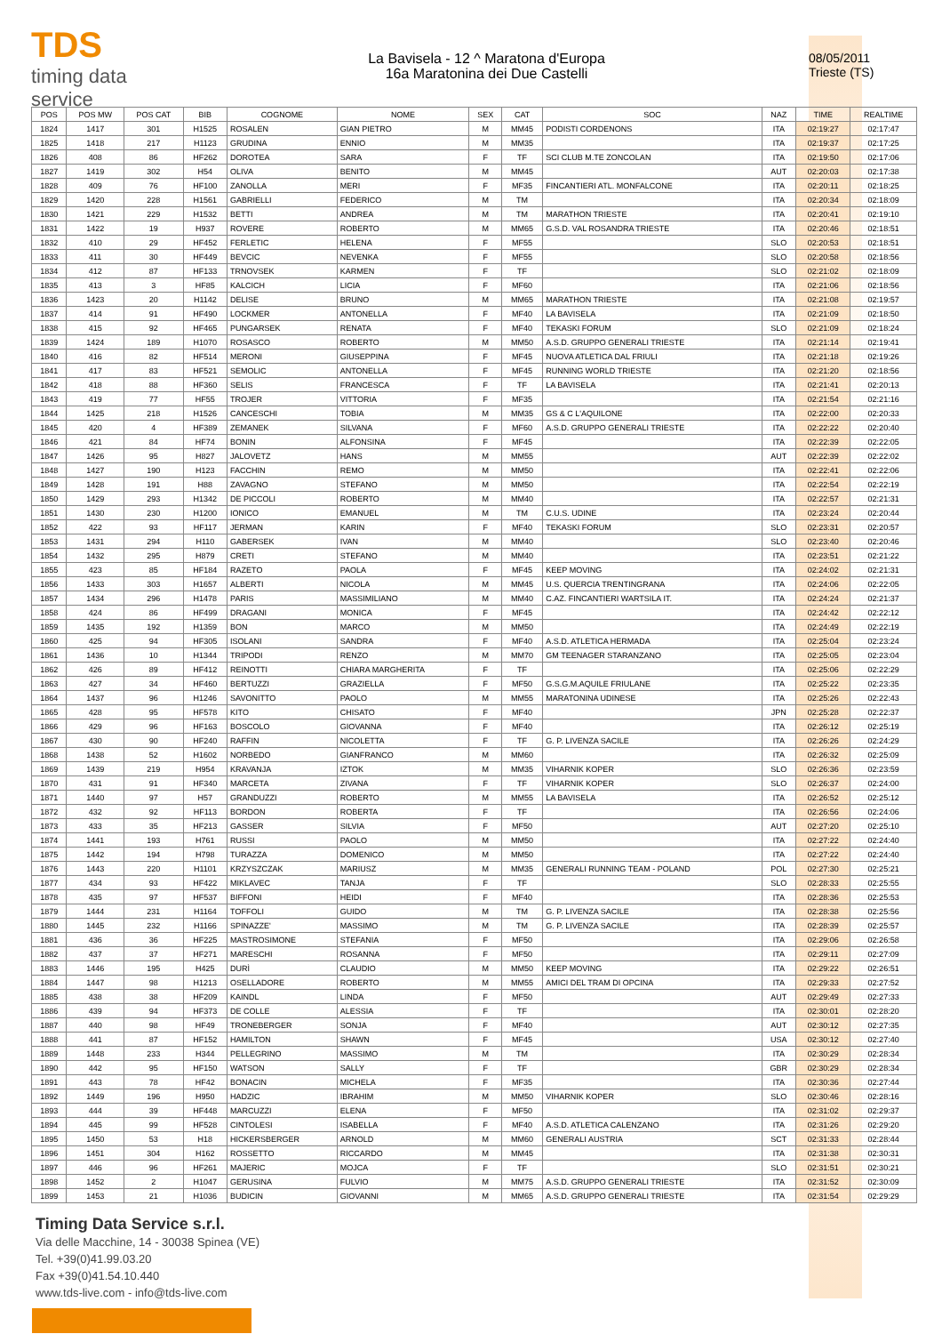TDS
timing data service
La Bavisela - 12 ^ Maratona d'Europa
16a Maratonina dei Due Castelli
08/05/2011
Trieste (TS)
| POS | POS MW | POS CAT | BIB | COGNOME | NOME | SEX | CAT | SOC | NAZ | TIME | REALTIME |
| --- | --- | --- | --- | --- | --- | --- | --- | --- | --- | --- | --- |
| 1824 | 1417 | 301 | H1525 | ROSALEN | GIAN PIETRO | M | MM45 | PODISTI CORDENONS | ITA | 02:19:27 | 02:17:47 |
| 1825 | 1418 | 217 | H1123 | GRUDINA | ENNIO | M | MM35 | | ITA | 02:19:37 | 02:17:25 |
| 1826 | 408 | 86 | HF262 | DOROTEA | SARA | F | TF | SCI CLUB M.TE ZONCOLAN | ITA | 02:19:50 | 02:17:06 |
| 1827 | 1419 | 302 | H54 | OLIVA | BENITO | M | MM45 | | AUT | 02:20:03 | 02:17:38 |
| 1828 | 409 | 76 | HF100 | ZANOLLA | MERI | F | MF35 | FINCANTIERI ATL. MONFALCONE | ITA | 02:20:11 | 02:18:25 |
| 1829 | 1420 | 228 | H1561 | GABRIELLI | FEDERICO | M | TM | | ITA | 02:20:34 | 02:18:09 |
| 1830 | 1421 | 229 | H1532 | BETTI | ANDREA | M | TM | MARATHON TRIESTE | ITA | 02:20:41 | 02:19:10 |
| 1831 | 1422 | 19 | H937 | ROVERE | ROBERTO | M | MM65 | G.S.D. VAL ROSANDRA TRIESTE | ITA | 02:20:46 | 02:18:51 |
| 1832 | 410 | 29 | HF452 | FERLETIC | HELENA | F | MF55 | | SLO | 02:20:53 | 02:18:51 |
| 1833 | 411 | 30 | HF449 | BEVCIC | NEVENKA | F | MF55 | | SLO | 02:20:58 | 02:18:56 |
| 1834 | 412 | 87 | HF133 | TRNOVSEK | KARMEN | F | TF | | SLO | 02:21:02 | 02:18:09 |
| 1835 | 413 | 3 | HF85 | KALCICH | LICIA | F | MF60 | | ITA | 02:21:06 | 02:18:56 |
| 1836 | 1423 | 20 | H1142 | DELISE | BRUNO | M | MM65 | MARATHON TRIESTE | ITA | 02:21:08 | 02:19:57 |
| 1837 | 414 | 91 | HF490 | LOCKMER | ANTONELLA | F | MF40 | LA BAVISELA | ITA | 02:21:09 | 02:18:50 |
| 1838 | 415 | 92 | HF465 | PUNGARSEK | RENATA | F | MF40 | TEKASKI FORUM | SLO | 02:21:09 | 02:18:24 |
| 1839 | 1424 | 189 | H1070 | ROSASCO | ROBERTO | M | MM50 | A.S.D. GRUPPO GENERALI TRIESTE | ITA | 02:21:14 | 02:19:41 |
| 1840 | 416 | 82 | HF514 | MERONI | GIUSEPPINA | F | MF45 | NUOVA ATLETICA DAL FRIULI | ITA | 02:21:18 | 02:19:26 |
| 1841 | 417 | 83 | HF521 | SEMOLIC | ANTONELLA | F | MF45 | RUNNING WORLD TRIESTE | ITA | 02:21:20 | 02:18:56 |
| 1842 | 418 | 88 | HF360 | SELIS | FRANCESCA | F | TF | LA BAVISELA | ITA | 02:21:41 | 02:20:13 |
| 1843 | 419 | 77 | HF55 | TROJER | VITTORIA | F | MF35 | | ITA | 02:21:54 | 02:21:16 |
| 1844 | 1425 | 218 | H1526 | CANCESCHI | TOBIA | M | MM35 | GS & C L'AQUILONE | ITA | 02:22:00 | 02:20:33 |
| 1845 | 420 | 4 | HF389 | ZEMANEK | SILVANA | F | MF60 | A.S.D. GRUPPO GENERALI TRIESTE | ITA | 02:22:22 | 02:20:40 |
| 1846 | 421 | 84 | HF74 | BONIN | ALFONSINA | F | MF45 | | ITA | 02:22:39 | 02:22:05 |
| 1847 | 1426 | 95 | H827 | JALOVETZ | HANS | M | MM55 | | AUT | 02:22:39 | 02:22:02 |
| 1848 | 1427 | 190 | H123 | FACCHIN | REMO | M | MM50 | | ITA | 02:22:41 | 02:22:06 |
| 1849 | 1428 | 191 | H88 | ZAVAGNO | STEFANO | M | MM50 | | ITA | 02:22:54 | 02:22:19 |
| 1850 | 1429 | 293 | H1342 | DE PICCOLI | ROBERTO | M | MM40 | | ITA | 02:22:57 | 02:21:31 |
| 1851 | 1430 | 230 | H1200 | IONICO | EMANUEL | M | TM | C.U.S. UDINE | ITA | 02:23:24 | 02:20:44 |
| 1852 | 422 | 93 | HF117 | JERMAN | KARIN | F | MF40 | TEKASKI FORUM | SLO | 02:23:31 | 02:20:57 |
| 1853 | 1431 | 294 | H110 | GABERSEK | IVAN | M | MM40 | | SLO | 02:23:40 | 02:20:46 |
| 1854 | 1432 | 295 | H879 | CRETI | STEFANO | M | MM40 | | ITA | 02:23:51 | 02:21:22 |
| 1855 | 423 | 85 | HF184 | RAZETO | PAOLA | F | MF45 | KEEP MOVING | ITA | 02:24:02 | 02:21:31 |
| 1856 | 1433 | 303 | H1657 | ALBERTI | NICOLA | M | MM45 | U.S. QUERCIA TRENTINGRANA | ITA | 02:24:06 | 02:22:05 |
| 1857 | 1434 | 296 | H1478 | PARIS | MASSIMILIANO | M | MM40 | C.AZ. FINCANTIERI WARTSILA IT. | ITA | 02:24:24 | 02:21:37 |
| 1858 | 424 | 86 | HF499 | DRAGANI | MONICA | F | MF45 | | ITA | 02:24:42 | 02:22:12 |
| 1859 | 1435 | 192 | H1359 | BON | MARCO | M | MM50 | | ITA | 02:24:49 | 02:22:19 |
| 1860 | 425 | 94 | HF305 | ISOLANI | SANDRA | F | MF40 | A.S.D. ATLETICA HERMADA | ITA | 02:25:04 | 02:23:24 |
| 1861 | 1436 | 10 | H1344 | TRIPODI | RENZO | M | MM70 | GM TEENAGER STARANZANO | ITA | 02:25:05 | 02:23:04 |
| 1862 | 426 | 89 | HF412 | REINOTTI | CHIARA MARGHERITA | F | TF | | ITA | 02:25:06 | 02:22:29 |
| 1863 | 427 | 34 | HF460 | BERTUZZI | GRAZIELLA | F | MF50 | G.S.G.M.AQUILE FRIULANE | ITA | 02:25:22 | 02:23:35 |
| 1864 | 1437 | 96 | H1246 | SAVONITTO | PAOLO | M | MM55 | MARATONINA UDINESE | ITA | 02:25:26 | 02:22:43 |
| 1865 | 428 | 95 | HF578 | KITO | CHISATO | F | MF40 | | JPN | 02:25:28 | 02:22:37 |
| 1866 | 429 | 96 | HF163 | BOSCOLO | GIOVANNA | F | MF40 | | ITA | 02:26:12 | 02:25:19 |
| 1867 | 430 | 90 | HF240 | RAFFIN | NICOLETTA | F | TF | G. P. LIVENZA SACILE | ITA | 02:26:26 | 02:24:29 |
| 1868 | 1438 | 52 | H1602 | NORBEDO | GIANFRANCO | M | MM60 | | ITA | 02:26:32 | 02:25:09 |
| 1869 | 1439 | 219 | H954 | KRAVANJA | IZTOK | M | MM35 | VIHARNIK KOPER | SLO | 02:26:36 | 02:23:59 |
| 1870 | 431 | 91 | HF340 | MARCETA | ZIVANA | F | TF | VIHARNIK KOPER | SLO | 02:26:37 | 02:24:00 |
| 1871 | 1440 | 97 | H57 | GRANDUZZI | ROBERTO | M | MM55 | LA BAVISELA | ITA | 02:26:52 | 02:25:12 |
| 1872 | 432 | 92 | HF113 | BORDON | ROBERTA | F | TF | | ITA | 02:26:56 | 02:24:06 |
| 1873 | 433 | 35 | HF213 | GASSER | SILVIA | F | MF50 | | AUT | 02:27:20 | 02:25:10 |
| 1874 | 1441 | 193 | H761 | RUSSI | PAOLO | M | MM50 | | ITA | 02:27:22 | 02:24:40 |
| 1875 | 1442 | 194 | H798 | TURAZZA | DOMENICO | M | MM50 | | ITA | 02:27:22 | 02:24:40 |
| 1876 | 1443 | 220 | H1101 | KRZYSZCZAK | MARIUSZ | M | MM35 | GENERALI RUNNING TEAM - POLAND | POL | 02:27:30 | 02:25:21 |
| 1877 | 434 | 93 | HF422 | MIKLAVEC | TANJA | F | TF | | SLO | 02:28:33 | 02:25:55 |
| 1878 | 435 | 97 | HF537 | BIFFONI | HEIDI | F | MF40 | | ITA | 02:28:36 | 02:25:53 |
| 1879 | 1444 | 231 | H1164 | TOFFOLI | GUIDO | M | TM | G. P. LIVENZA SACILE | ITA | 02:28:38 | 02:25:56 |
| 1880 | 1445 | 232 | H1166 | SPINAZZE' | MASSIMO | M | TM | G. P. LIVENZA SACILE | ITA | 02:28:39 | 02:25:57 |
| 1881 | 436 | 36 | HF225 | MASTROSIMONE | STEFANIA | F | MF50 | | ITA | 02:29:06 | 02:26:58 |
| 1882 | 437 | 37 | HF271 | MARESCHI | ROSANNA | F | MF50 | | ITA | 02:29:11 | 02:27:09 |
| 1883 | 1446 | 195 | H425 | DURÌ | CLAUDIO | M | MM50 | KEEP MOVING | ITA | 02:29:22 | 02:26:51 |
| 1884 | 1447 | 98 | H1213 | OSELLADORE | ROBERTO | M | MM55 | AMICI DEL TRAM DI OPCINA | ITA | 02:29:33 | 02:27:52 |
| 1885 | 438 | 38 | HF209 | KAINDL | LINDA | F | MF50 | | AUT | 02:29:49 | 02:27:33 |
| 1886 | 439 | 94 | HF373 | DE COLLE | ALESSIA | F | TF | | ITA | 02:30:01 | 02:28:20 |
| 1887 | 440 | 98 | HF49 | TRONEBERGER | SONJA | F | MF40 | | AUT | 02:30:12 | 02:27:35 |
| 1888 | 441 | 87 | HF152 | HAMILTON | SHAWN | F | MF45 | | USA | 02:30:12 | 02:27:40 |
| 1889 | 1448 | 233 | H344 | PELLEGRINO | MASSIMO | M | TM | | ITA | 02:30:29 | 02:28:34 |
| 1890 | 442 | 95 | HF150 | WATSON | SALLY | F | TF | | GBR | 02:30:29 | 02:28:34 |
| 1891 | 443 | 78 | HF42 | BONACIN | MICHELA | F | MF35 | | ITA | 02:30:36 | 02:27:44 |
| 1892 | 1449 | 196 | H950 | HADZIC | IBRAHIM | M | MM50 | VIHARNIK KOPER | SLO | 02:30:46 | 02:28:16 |
| 1893 | 444 | 39 | HF448 | MARCUZZI | ELENA | F | MF50 | | ITA | 02:31:02 | 02:29:37 |
| 1894 | 445 | 99 | HF528 | CINTOLESI | ISABELLA | F | MF40 | A.S.D. ATLETICA CALENZANO | ITA | 02:31:26 | 02:29:20 |
| 1895 | 1450 | 53 | H18 | HICKERSBERGER | ARNOLD | M | MM60 | GENERALI AUSTRIA | SCT | 02:31:33 | 02:28:44 |
| 1896 | 1451 | 304 | H162 | ROSSETTO | RICCARDO | M | MM45 | | ITA | 02:31:38 | 02:30:31 |
| 1897 | 446 | 96 | HF261 | MAJERIC | MOJCA | F | TF | | SLO | 02:31:51 | 02:30:21 |
| 1898 | 1452 | 2 | H1047 | GERUSINA | FULVIO | M | MM75 | A.S.D. GRUPPO GENERALI TRIESTE | ITA | 02:31:52 | 02:30:09 |
| 1899 | 1453 | 21 | H1036 | BUDICIN | GIOVANNI | M | MM65 | A.S.D. GRUPPO GENERALI TRIESTE | ITA | 02:31:54 | 02:29:29 |
Timing Data Service s.r.l.
Via delle Macchine, 14 - 30038 Spinea (VE)
Tel. +39(0)41.99.03.20
Fax +39(0)41.54.10.440
www.tds-live.com - info@tds-live.com